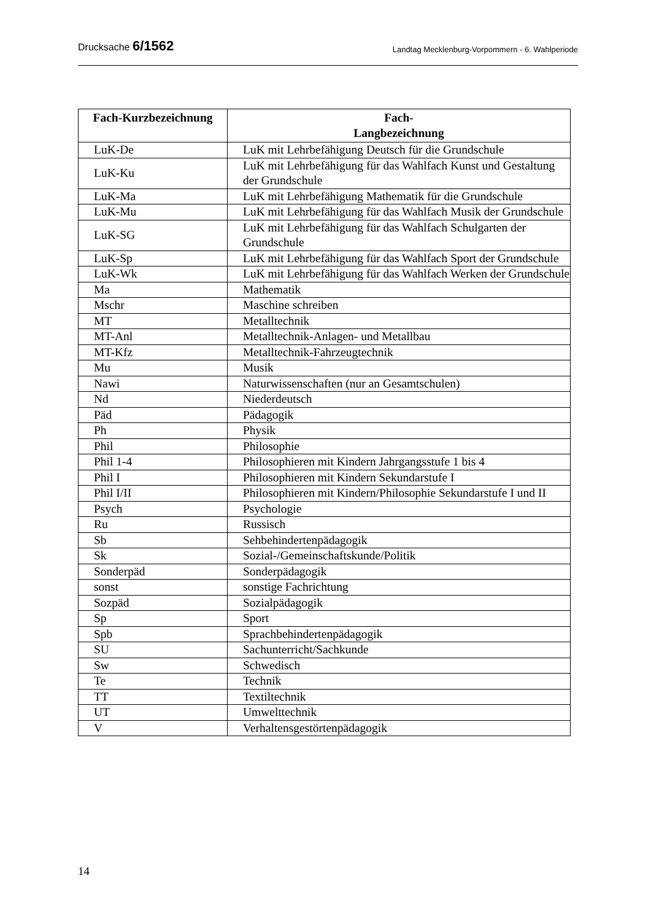Drucksache 6/1562 Landtag Mecklenburg-Vorpommern - 6. Wahlperiode
| Fach-Kurzbezeichnung | Fach- Langbezeichnung |
| --- | --- |
| LuK-De | LuK mit Lehrbefähigung Deutsch für die Grundschule |
| LuK-Ku | LuK mit Lehrbefähigung für das Wahlfach Kunst und Gestaltung der Grundschule |
| LuK-Ma | LuK mit Lehrbefähigung Mathematik für die Grundschule |
| LuK-Mu | LuK mit Lehrbefähigung für das Wahlfach Musik der Grundschule |
| LuK-SG | LuK mit Lehrbefähigung für das Wahlfach Schulgarten der Grundschule |
| LuK-Sp | LuK mit Lehrbefähigung für das Wahlfach Sport der Grundschule |
| LuK-Wk | LuK mit Lehrbefähigung für das Wahlfach Werken der Grundschule |
| Ma | Mathematik |
| Mschr | Maschine schreiben |
| MT | Metalltechnik |
| MT-Anl | Metalltechnik-Anlagen- und Metallbau |
| MT-Kfz | Metalltechnik-Fahrzeugtechnik |
| Mu | Musik |
| Nawi | Naturwissenschaften (nur an Gesamtschulen) |
| Nd | Niederdeutsch |
| Päd | Pädagogik |
| Ph | Physik |
| Phil | Philosophie |
| Phil 1-4 | Philosophieren mit Kindern Jahrgangsstufe 1 bis 4 |
| Phil I | Philosophieren mit Kindern Sekundarstufe I |
| Phil I/II | Philosophieren mit Kindern/Philosophie Sekundarstufe I und II |
| Psych | Psychologie |
| Ru | Russisch |
| Sb | Sehbehindertenpädagogik |
| Sk | Sozial-/Gemeinschaftskunde/Politik |
| Sonderpäd | Sonderpädagogik |
| sonst | sonstige Fachrichtung |
| Sozpäd | Sozialpädagogik |
| Sp | Sport |
| Spb | Sprachbehindertenpädagogik |
| SU | Sachunterricht/Sachkunde |
| Sw | Schwedisch |
| Te | Technik |
| TT | Textiltechnik |
| UT | Umwelttechnik |
| V | Verhaltensgestörtenpädagogik |
14